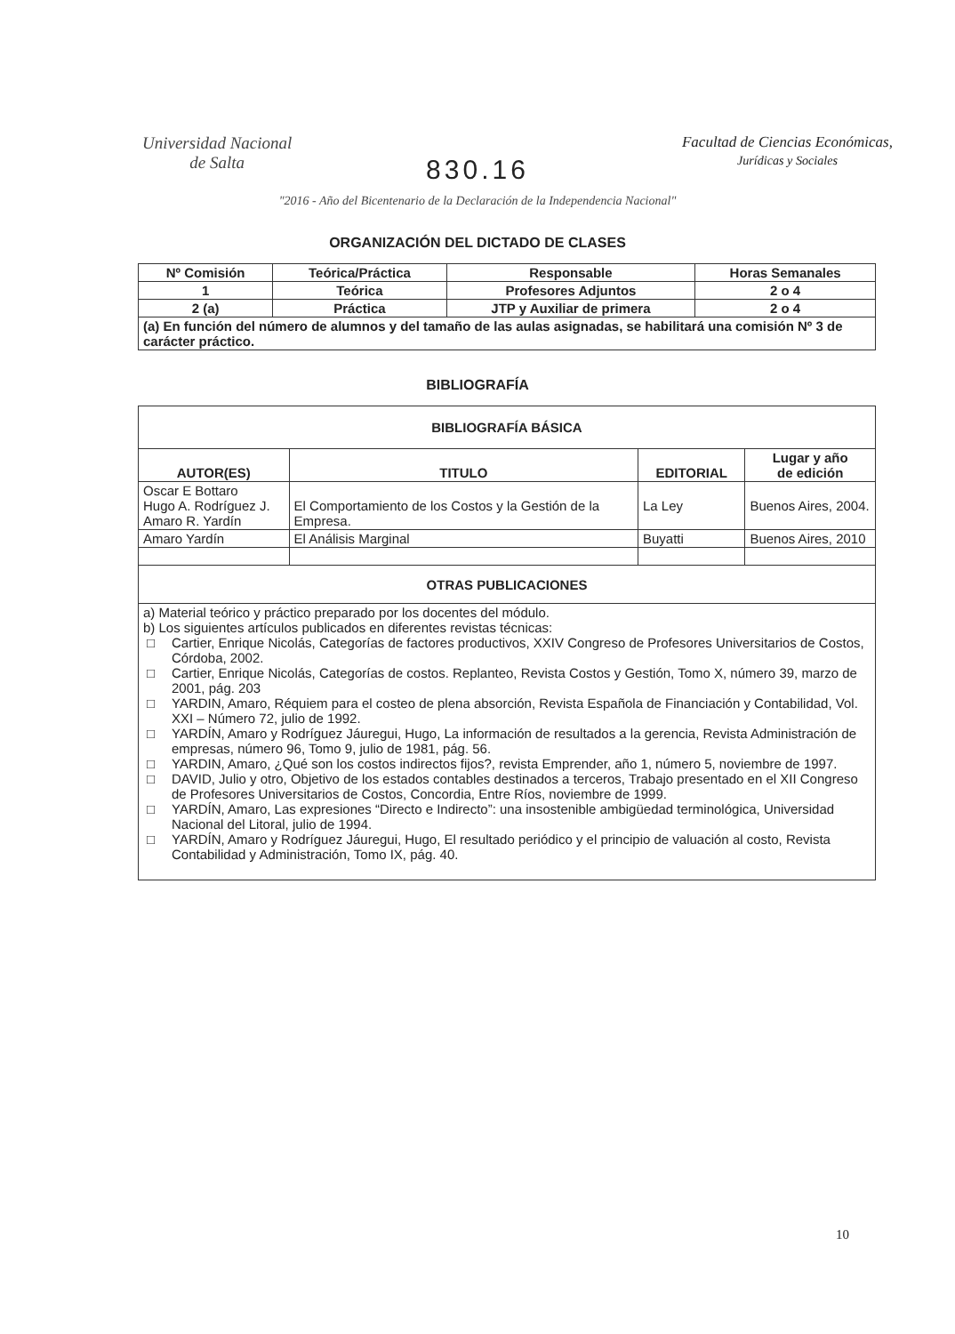Universidad Nacional
de Salta
Facultad de Ciencias Económicas,
Jurídicas y Sociales
830.16
"2016 - Año del Bicentenario de la Declaración de la Independencia Nacional"
ORGANIZACIÓN DEL DICTADO DE CLASES
| Nº Comisión | Teórica/Práctica | Responsable | Horas Semanales |
| --- | --- | --- | --- |
| 1 | Teórica | Profesores Adjuntos | 2 o 4 |
| 2 (a) | Práctica | JTP y Auxiliar de primera | 2 o 4 |
| (a) En función del número de alumnos y del tamaño de las aulas asignadas, se habilitará una comisión Nº 3 de carácter práctico. | | | |
BIBLIOGRAFÍA
| BIBLIOGRAFÍA BÁSICA | | | |
| --- | --- | --- | --- |
| AUTOR(ES) | TITULO | EDITORIAL | Lugar y año de edición |
| Oscar E Bottaro Hugo A. Rodríguez J. Amaro R. Yardín | El Comportamiento de los Costos y la Gestión de la Empresa. | La Ley | Buenos Aires, 2004. |
| Amaro Yardín | El Análisis Marginal | Buyatti | Buenos Aires, 2010 |
| OTRAS PUBLICACIONES | | | |
| a) Material teórico y práctico preparado por los docentes del módulo. b) Los siguientes artículos publicados en diferentes revistas técnicas: □ Cartier, Enrique Nicolás, Categorías de factores productivos, XXIV Congreso de Profesores Universitarios de Costos, Córdoba, 2002. □ Cartier, Enrique Nicolás, Categorías de costos. Replanteo, Revista Costos y Gestión, Tomo X, número 39, marzo de 2001, pág. 203 □ YARDIN, Amaro, Réquiem para el costeo de plena absorción, Revista Española de Financiación y Contabilidad, Vol. XXI – Número 72, julio de 1992. □ YARDÍN, Amaro y Rodríguez Jáuregui, Hugo, La información de resultados a la gerencia, Revista Administración de empresas, número 96, Tomo 9, julio de 1981, pág. 56. □ YARDIN, Amaro, ¿Qué son los costos indirectos fijos?, revista Emprender, año 1, número 5, noviembre de 1997. □ DAVID, Julio y otro, Objetivo de los estados contables destinados a terceros, Trabajo presentado en el XII Congreso de Profesores Universitarios de Costos, Concordia, Entre Ríos, noviembre de 1999. □ YARDÍN, Amaro, Las expresiones “Directo e Indirecto”: una insostenible ambigüedad terminológica, Universidad Nacional del Litoral, julio de 1994. □ YARDÍN, Amaro y Rodríguez Jáuregui, Hugo, El resultado periódico y el principio de valuación al costo, Revista Contabilidad y Administración, Tomo IX, pág. 40. | | | |
10